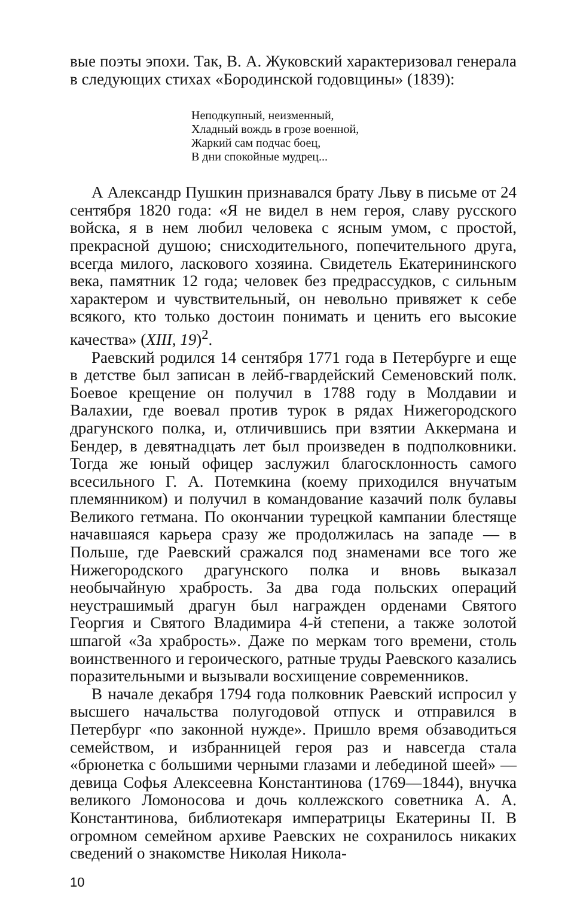вые поэты эпохи. Так, В. А. Жуковский характеризовал генерала в следующих стихах «Бородинской годовщины» (1839):
Неподкупный, неизменный,
Хладный вождь в грозе военной,
Жаркий сам подчас боец,
В дни спокойные мудрец...
А Александр Пушкин признавался брату Льву в письме от 24 сентября 1820 года: «Я не видел в нем героя, славу русского войска, я в нем любил человека с ясным умом, с простой, прекрасной душою; снисходительного, попечительного друга, всегда милого, ласкового хозяина. Свидетель Екатерининского века, памятник 12 года; человек без предрассудков, с сильным характером и чувствительный, он невольно привяжет к себе всякого, кто только достоин понимать и ценить его высокие качества» (XIII, 19)<sup>2</sup>.
Раевский родился 14 сентября 1771 года в Петербурге и еще в детстве был записан в лейб-гвардейский Семеновский полк. Боевое крещение он получил в 1788 году в Молдавии и Валахии, где воевал против турок в рядах Нижегородского драгунского полка, и, отличившись при взятии Аккермана и Бендер, в девятнадцать лет был произведен в подполковники. Тогда же юный офицер заслужил благосклонность самого всесильного Г. А. Потемкина (коему приходился внучатым племянником) и получил в командование казачий полк булавы Великого гетмана. По окончании турецкой кампании блестяще начавшаяся карьера сразу же продолжилась на западе — в Польше, где Раевский сражался под знаменами все того же Нижегородского драгунского полка и вновь выказал необычайную храбрость. За два года польских операций неустрашимый драгун был награжден орденами Святого Георгия и Святого Владимира 4-й степени, а также золотой шпагой «За храбрость». Даже по меркам того времени, столь воинственного и героического, ратные труды Раевского казались поразительными и вызывали восхищение современников.
В начале декабря 1794 года полковник Раевский испросил у высшего начальства полугодовой отпуск и отправился в Петербург «по законной нужде». Пришло время обзаводиться семейством, и избранницей героя раз и навсегда стала «брюнетка с большими черными глазами и лебединой шеей» — девица Софья Алексеевна Константинова (1769—1844), внучка великого Ломоносова и дочь коллежского советника А. А. Константинова, библиотекаря императрицы Екатерины II. В огромном семейном архиве Раевских не сохранилось никаких сведений о знакомстве Николая Никола-
10